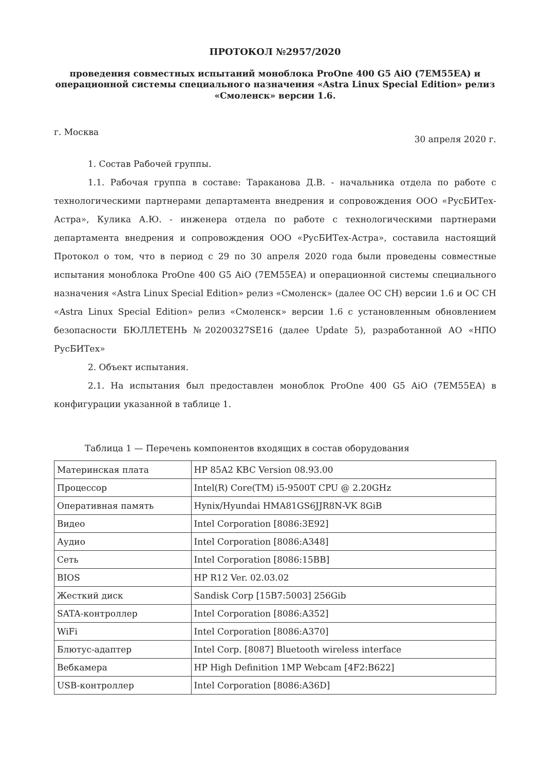ПРОТОКОЛ №2957/2020
проведения совместных испытаний моноблока ProOne 400 G5 AiO (7EM55EA) и операционной системы специального назначения «Astra Linux Special Edition» релиз «Смоленск» версии 1.6.
г. Москва 30 апреля 2020 г.
1. Состав Рабочей группы.
1.1. Рабочая группа в составе: Тараканова Д.В. - начальника отдела по работе с технологическими партнерами департамента внедрения и сопровождения ООО «РусБИТех-Астра», Кулика А.Ю. - инженера отдела по работе с технологическими партнерами департамента внедрения и сопровождения ООО «РусБИТех-Астра», составила настоящий Протокол о том, что в период с 29 по 30 апреля 2020 года были проведены совместные испытания моноблока ProOne 400 G5 AiO (7EM55EA) и операционной системы специального назначения «Astra Linux Special Edition» релиз «Смоленск» (далее ОС СН) версии 1.6 и ОС СН «Astra Linux Special Edition» релиз «Смоленск» версии 1.6 с установленным обновлением безопасности БЮЛЛЕТЕНЬ №20200327SE16 (далее Update 5), разработанной АО «НПО РусБИТех»
2. Объект испытания.
2.1. На испытания был предоставлен моноблок ProOne 400 G5 AiO (7EM55EA) в конфигурации указанной в таблице 1.
Таблица 1 — Перечень компонентов входящих в состав оборудования
| Материнская плата | HP 85A2 KBC Version 08.93.00 |
| Процессор | Intel(R) Core(TM) i5-9500T CPU @ 2.20GHz |
| Оперативная память | Hynix/Hyundai HMA81GS6JJR8N-VK 8GiB |
| Видео | Intel Corporation [8086:3E92] |
| Аудио | Intel Corporation [8086:A348] |
| Сеть | Intel Corporation [8086:15BB] |
| BIOS | HP R12 Ver. 02.03.02 |
| Жесткий диск | Sandisk Corp [15B7:5003] 256Gib |
| SATA-контроллер | Intel Corporation [8086:A352] |
| WiFi | Intel Corporation [8086:A370] |
| Блютус-адаптер | Intel Corp. [8087] Bluetooth wireless interface |
| Вебкамера | HP High Definition 1MP Webcam [4F2:B622] |
| USB-контроллер | Intel Corporation [8086:A36D] |